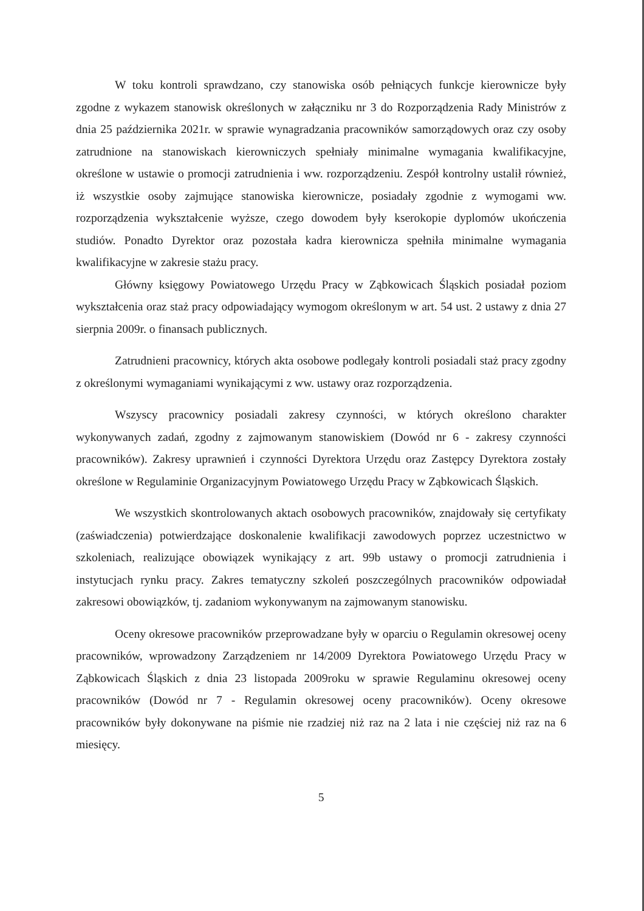W toku kontroli sprawdzano, czy stanowiska osób pełniących funkcje kierownicze były zgodne z wykazem stanowisk określonych w załączniku nr 3 do Rozporządzenia Rady Ministrów z dnia 25 października 2021r. w sprawie wynagradzania pracowników samorządowych oraz czy osoby zatrudnione na stanowiskach kierowniczych spełniały minimalne wymagania kwalifikacyjne, określone w ustawie o promocji zatrudnienia i ww. rozporządzeniu. Zespół kontrolny ustalił również, iż wszystkie osoby zajmujące stanowiska kierownicze, posiadały zgodnie z wymogami ww. rozporządzenia wykształcenie wyższe, czego dowodem były kserokopie dyplomów ukończenia studiów. Ponadto Dyrektor oraz pozostała kadra kierownicza spełniła minimalne wymagania kwalifikacyjne w zakresie stażu pracy.
Główny księgowy Powiatowego Urzędu Pracy w Ząbkowicach Śląskich posiadał poziom wykształcenia oraz staż pracy odpowiadający wymogom określonym w art. 54 ust. 2 ustawy z dnia 27 sierpnia 2009r. o finansach publicznych.
Zatrudnieni pracownicy, których akta osobowe podlegały kontroli posiadali staż pracy zgodny z określonymi wymaganiami wynikającymi z ww. ustawy oraz rozporządzenia.
Wszyscy pracownicy posiadali zakresy czynności, w których określono charakter wykonywanych zadań, zgodny z zajmowanym stanowiskiem (Dowód nr 6 - zakresy czynności pracowników). Zakresy uprawnień i czynności Dyrektora Urzędu oraz Zastępcy Dyrektora zostały określone w Regulaminie Organizacyjnym Powiatowego Urzędu Pracy w Ząbkowicach Śląskich.
We wszystkich skontrolowanych aktach osobowych pracowników, znajdowały się certyfikaty (zaświadczenia) potwierdzające doskonalenie kwalifikacji zawodowych poprzez uczestnictwo w szkoleniach, realizujące obowiązek wynikający z art. 99b ustawy o promocji zatrudnienia i instytucjach rynku pracy. Zakres tematyczny szkoleń poszczególnych pracowników odpowiadał zakresowi obowiązków, tj. zadaniom wykonywanym na zajmowanym stanowisku.
Oceny okresowe pracowników przeprowadzane były w oparciu o Regulamin okresowej oceny pracowników, wprowadzony Zarządzeniem nr 14/2009 Dyrektora Powiatowego Urzędu Pracy w Ząbkowicach Śląskich z dnia 23 listopada 2009roku w sprawie Regulaminu okresowej oceny pracowników (Dowód nr 7 - Regulamin okresowej oceny pracowników). Oceny okresowe pracowników były dokonywane na piśmie nie rzadziej niż raz na 2 lata i nie częściej niż raz na 6 miesięcy.
5